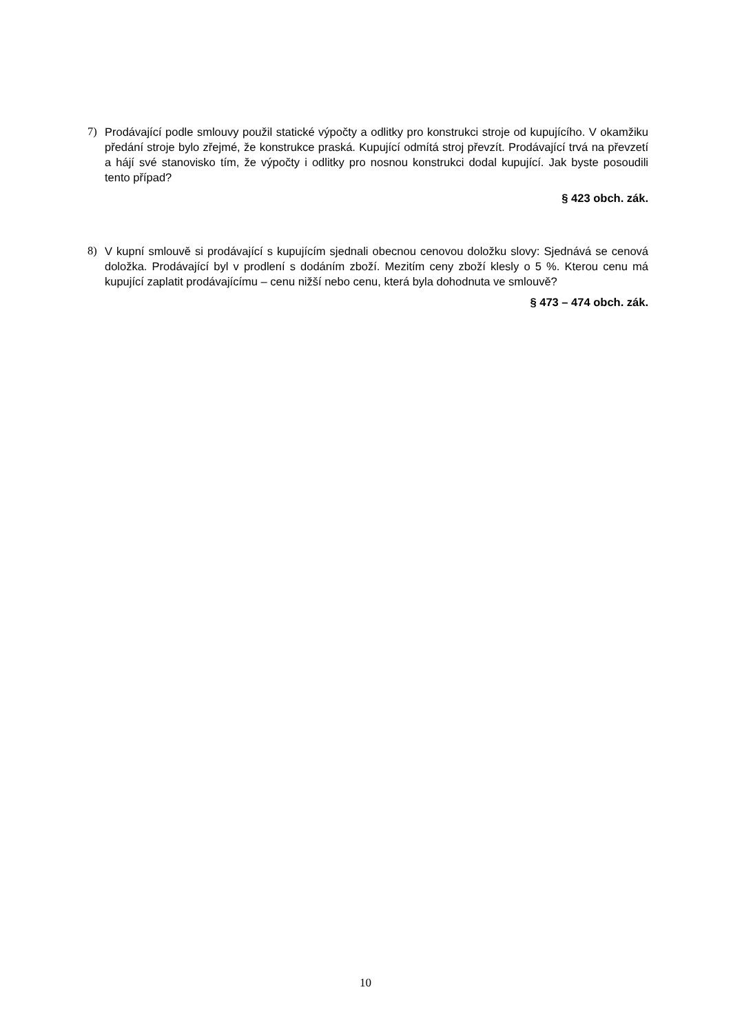7) Prodávající podle smlouvy použil statické výpočty a odlitky pro konstrukci stroje od kupujícího. V okamžiku předání stroje bylo zřejmé, že konstrukce praská. Kupující odmítá stroj převzít. Prodávající trvá na převzetí a hájí své stanovisko tím, že výpočty i odlitky pro nosnou konstrukci dodal kupující. Jak byste posoudili tento případ?
§ 423 obch. zák.
8) V kupní smlouvě si prodávající s kupujícím sjednali obecnou cenovou doložku slovy: Sjednává se cenová doložka. Prodávající byl v prodlení s dodáním zboží. Mezitím ceny zboží klesly o 5 %. Kterou cenu má kupující zaplatit prodávajícímu – cenu nižší nebo cenu, která byla dohodnuta ve smlouvě?
§ 473 – 474 obch. zák.
10